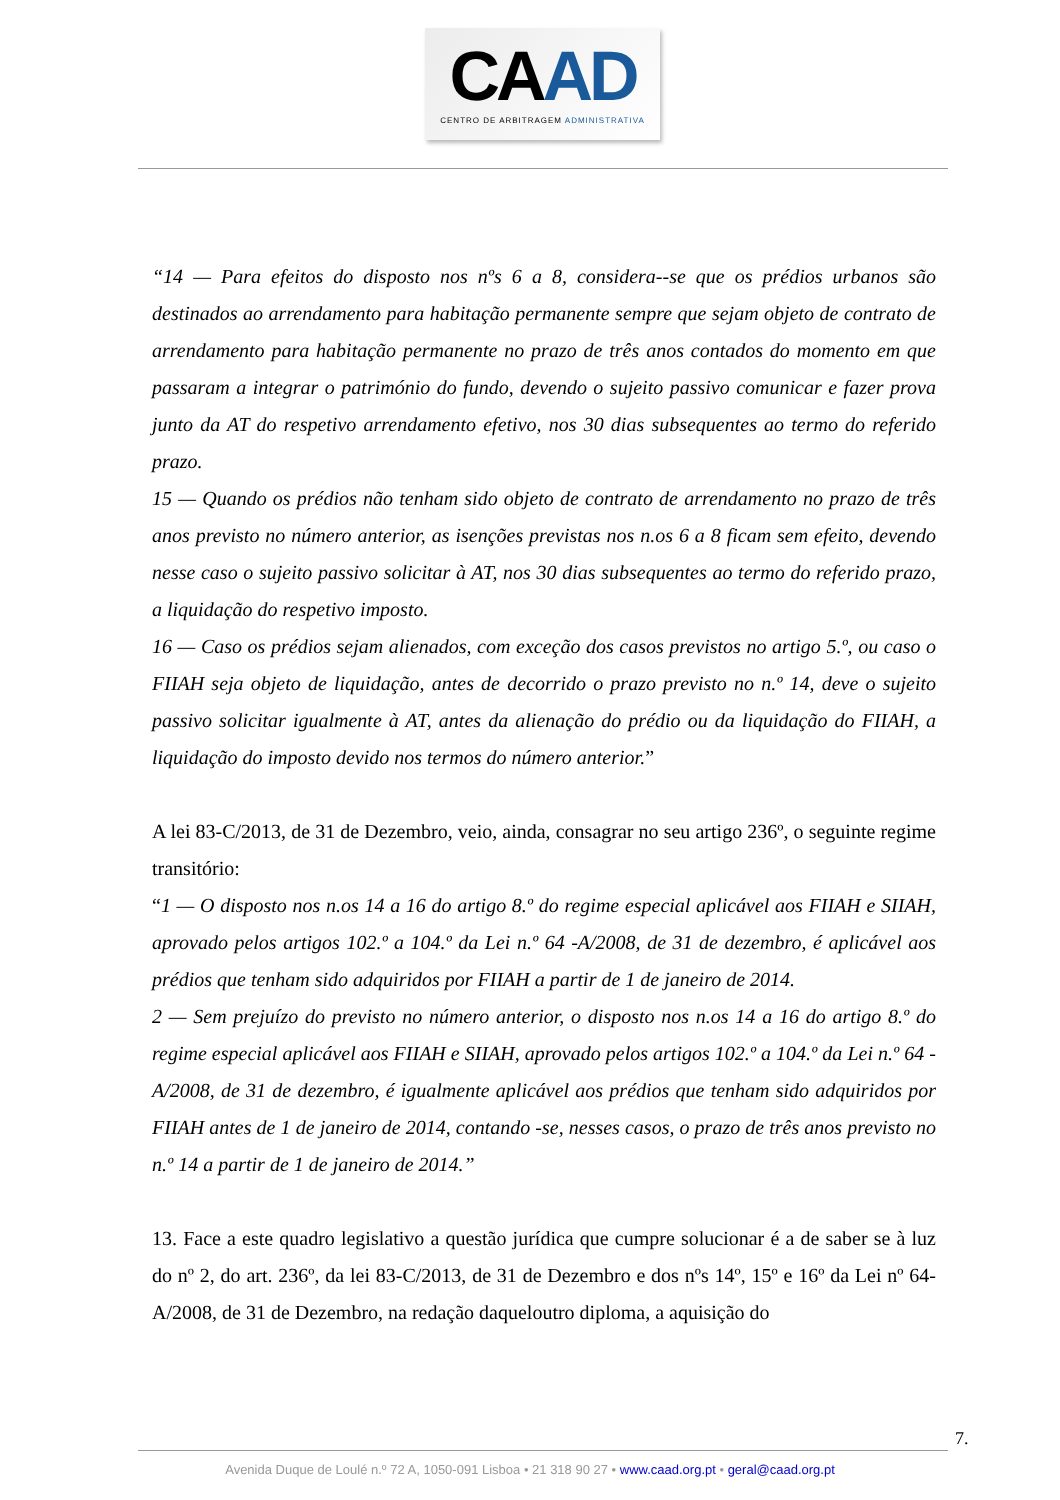CAAD
CENTRO DE ARBITRAGEM ADMINISTRATIVA
“14 — Para efeitos do disposto nos nºs 6 a 8, considera--se que os prédios urbanos são destinados ao arrendamento para habitação permanente sempre que sejam objeto de contrato de arrendamento para habitação permanente no prazo de três anos contados do momento em que passaram a integrar o património do fundo, devendo o sujeito passivo comunicar e fazer prova junto da AT do respetivo arrendamento efetivo, nos 30 dias subsequentes ao termo do referido prazo.
15 — Quando os prédios não tenham sido objeto de contrato de arrendamento no prazo de três anos previsto no número anterior, as isenções previstas nos n.os 6 a 8 ficam sem efeito, devendo nesse caso o sujeito passivo solicitar à AT, nos 30 dias subsequentes ao termo do referido prazo, a liquidação do respetivo imposto.
16 — Caso os prédios sejam alienados, com exceção dos casos previstos no artigo 5.º, ou caso o FIIAH seja objeto de liquidação, antes de decorrido o prazo previsto no n.º 14, deve o sujeito passivo solicitar igualmente à AT, antes da alienação do prédio ou da liquidação do FIIAH, a liquidação do imposto devido nos termos do número anterior.”
A lei 83-C/2013, de 31 de Dezembro, veio, ainda, consagrar no seu artigo 236º, o seguinte regime transitório:
“1 — O disposto nos n.os 14 a 16 do artigo 8.º do regime especial aplicável aos FIIAH e SIIAH, aprovado pelos artigos 102.º a 104.º da Lei n.º 64 -A/2008, de 31 de dezembro, é aplicável aos prédios que tenham sido adquiridos por FIIAH a partir de 1 de janeiro de 2014.
2 — Sem prejuízo do previsto no número anterior, o disposto nos n.os 14 a 16 do artigo 8.º do regime especial aplicável aos FIIAH e SIIAH, aprovado pelos artigos 102.º a 104.º da Lei n.º 64 -A/2008, de 31 de dezembro, é igualmente aplicável aos prédios que tenham sido adquiridos por FIIAH antes de 1 de janeiro de 2014, contando -se, nesses casos, o prazo de três anos previsto no n.º 14 a partir de 1 de janeiro de 2014.”
13. Face a este quadro legislativo a questão jurídica que cumpre solucionar é a de saber se à luz do nº 2, do art. 236º, da lei 83-C/2013, de 31 de Dezembro e dos nºs 14º, 15º e 16º da Lei nº 64-A/2008, de 31 de Dezembro, na redação daqueloutro diploma, a aquisição do
7.
Avenida Duque de Loulé n.º 72 A, 1050-091 Lisboa • 21 318 90 27 • www.caad.org.pt • geral@caad.org.pt